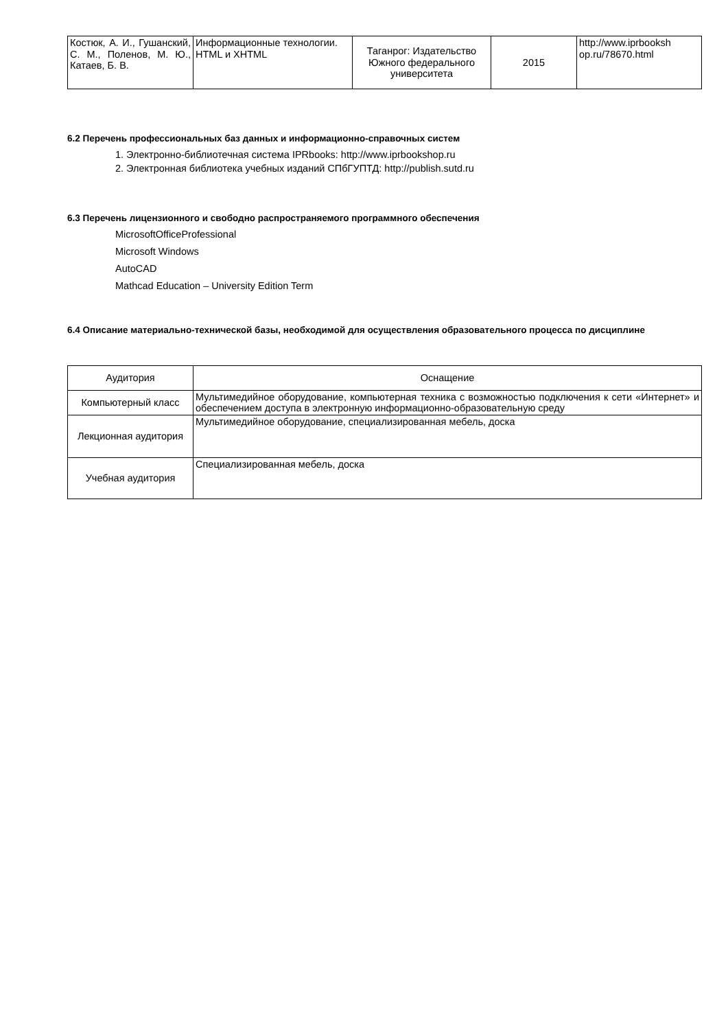| Костюк, А. И., Гушанский, С. М., Поленов, М. Ю., Катаев, Б. В. | Информационные технологии. HTML и XHTML | Таганрог: Издательство Южного федерального университета | 2015 | http://www.iprbooksh op.ru/78670.html |
6.2 Перечень профессиональных баз данных и информационно-справочных систем
1. Электронно-библиотечная система IPRbooks: http://www.iprbookshop.ru
2. Электронная библиотека учебных изданий СПбГУПТД: http://publish.sutd.ru
6.3 Перечень лицензионного и свободно распространяемого программного обеспечения
MicrosoftOfficeProfessional
Microsoft Windows
AutoCAD
Mathcad Education – University Edition Term
6.4 Описание материально-технической базы, необходимой для осуществления образовательного процесса по дисциплине
| Аудитория | Оснащение |
| --- | --- |
| Компьютерный класс | Мультимедийное оборудование, компьютерная техника с возможностью подключения к сети «Интернет» и обеспечением доступа в электронную информационно-образовательную среду |
| Лекционная аудитория | Мультимедийное оборудование, специализированная мебель, доска |
| Учебная аудитория | Специализированная мебель, доска |